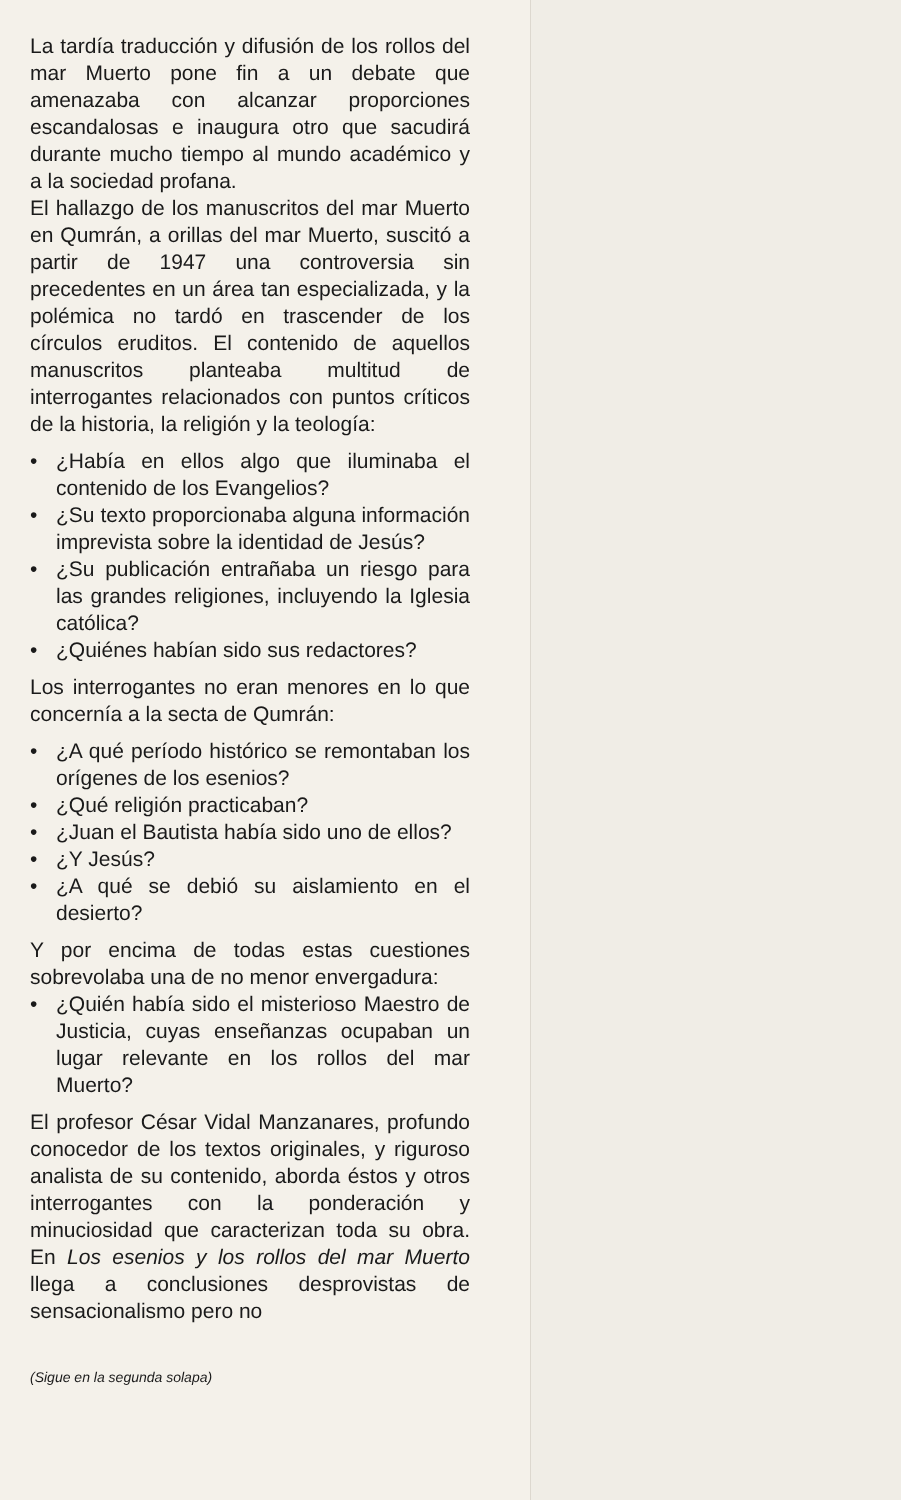La tardía traducción y difusión de los rollos del mar Muerto pone fin a un debate que amenazaba con alcanzar proporciones escandalosas e inaugura otro que sacudirá durante mucho tiempo al mundo académico y a la sociedad profana.
El hallazgo de los manuscritos del mar Muerto en Qumrán, a orillas del mar Muerto, suscitó a partir de 1947 una controversia sin precedentes en un área tan especializada, y la polémica no tardó en trascender de los círculos eruditos. El contenido de aquellos manuscritos planteaba multitud de interrogantes relacionados con puntos críticos de la historia, la religión y la teología:
• ¿Había en ellos algo que iluminaba el contenido de los Evangelios?
• ¿Su texto proporcionaba alguna información imprevista sobre la identidad de Jesús?
• ¿Su publicación entrañaba un riesgo para las grandes religiones, incluyendo la Iglesia católica?
• ¿Quiénes habían sido sus redactores?
Los interrogantes no eran menores en lo que concernía a la secta de Qumrán:
• ¿A qué período histórico se remontaban los orígenes de los esenios?
• ¿Qué religión practicaban?
• ¿Juan el Bautista había sido uno de ellos?
• ¿Y Jesús?
• ¿A qué se debió su aislamiento en el desierto?
Y por encima de todas estas cuestiones sobrevolaba una de no menor envergadura:
• ¿Quién había sido el misterioso Maestro de Justicia, cuyas enseñanzas ocupaban un lugar relevante en los rollos del mar Muerto?
El profesor César Vidal Manzanares, profundo conocedor de los textos originales, y riguroso analista de su contenido, aborda éstos y otros interrogantes con la ponderación y minuciosidad que caracterizan toda su obra. En Los esenios y los rollos del mar Muerto llega a conclusiones desprovistas de sensacionalismo pero no
(Sigue en la segunda solapa)